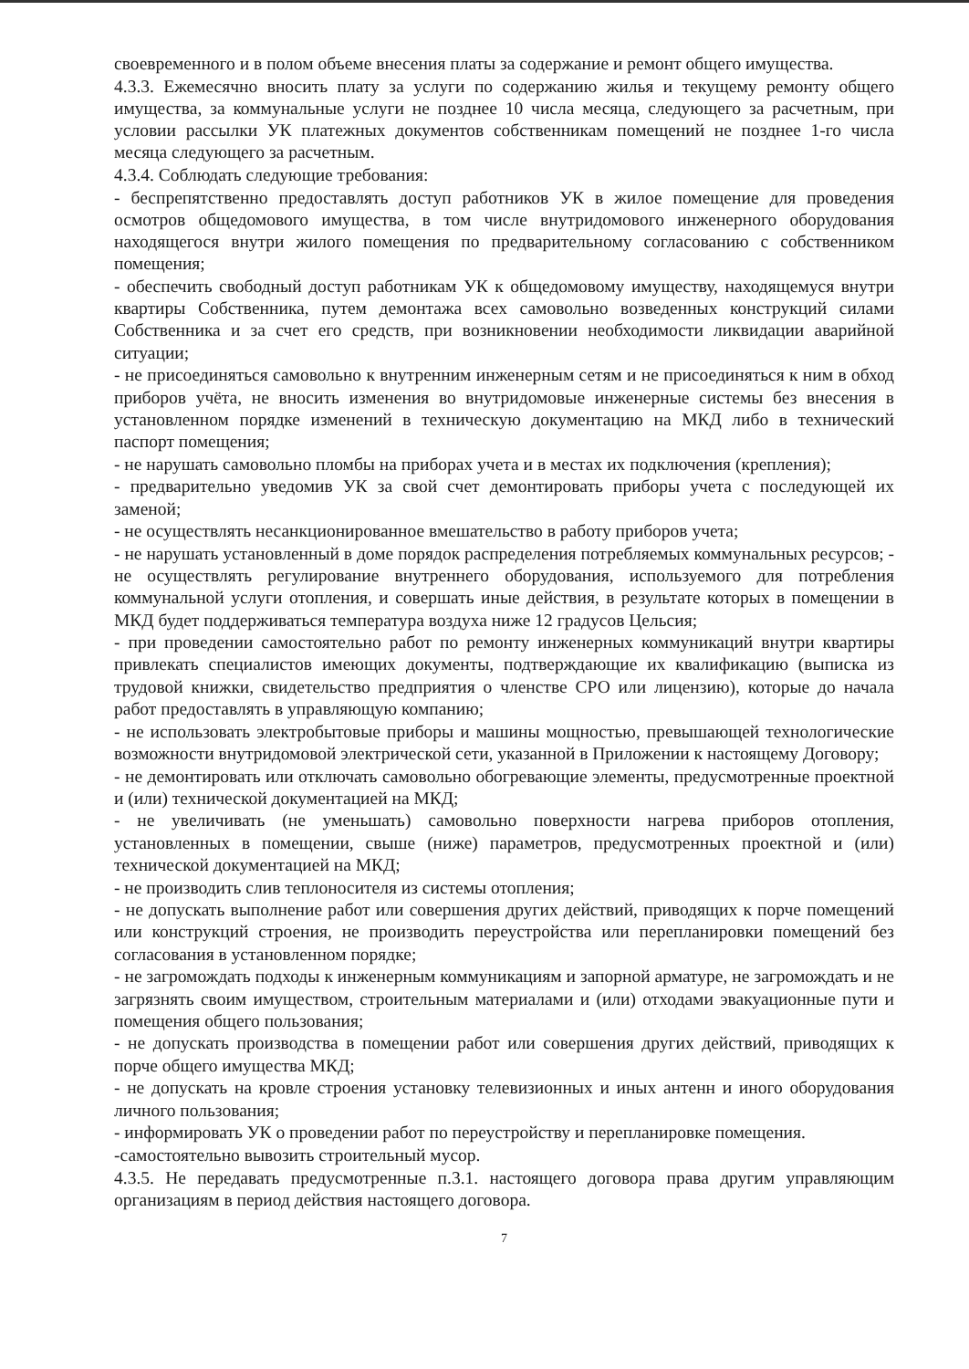своевременного и в полом объеме внесения платы за содержание и ремонт общего имущества.
4.3.3. Ежемесячно вносить плату за услуги по содержанию жилья и текущему ремонту общего имущества, за коммунальные услуги не позднее 10 числа месяца, следующего за расчетным, при условии рассылки УК платежных документов собственникам помещений не позднее 1-го числа месяца следующего за расчетным.
4.3.4. Соблюдать следующие требования:
- беспрепятственно предоставлять доступ работников УК в жилое помещение для проведения осмотров общедомового имущества, в том числе внутридомового инженерного оборудования находящегося внутри жилого помещения по предварительному согласованию с собственником помещения;
- обеспечить свободный доступ работникам УК к общедомовому имуществу, находящемуся внутри квартиры Собственника, путем демонтажа всех самовольно возведенных конструкций силами Собственника и за счет его средств, при возникновении необходимости ликвидации аварийной ситуации;
- не присоединяться самовольно к внутренним инженерным сетям и не присоединяться к ним в обход приборов учёта, не вносить изменения во внутридомовые инженерные системы без внесения в установленном порядке изменений в техническую документацию на МКД либо в технический паспорт помещения;
- не нарушать самовольно пломбы на приборах учета и в местах их подключения (крепления);
- предварительно уведомив УК за свой счет демонтировать приборы учета с последующей их заменой;
- не осуществлять несанкционированное вмешательство в работу приборов учета;
- не нарушать установленный в доме порядок распределения потребляемых коммунальных ресурсов; - не осуществлять регулирование внутреннего оборудования, используемого для потребления коммунальной услуги отопления, и совершать иные действия, в результате которых в помещении в МКД будет поддерживаться температура воздуха ниже 12 градусов Цельсия;
- при проведении самостоятельно работ по ремонту инженерных коммуникаций внутри квартиры привлекать специалистов имеющих документы, подтверждающие их квалификацию (выписка из трудовой книжки, свидетельство предприятия о членстве СРО или лицензию), которые до начала работ предоставлять в управляющую компанию;
- не использовать электробытовые приборы и машины мощностью, превышающей технологические возможности внутридомовой электрической сети, указанной в Приложении к настоящему Договору;
- не демонтировать или отключать самовольно обогревающие элементы, предусмотренные проектной и (или) технической документацией на МКД;
- не увеличивать (не уменьшать) самовольно поверхности нагрева приборов отопления, установленных в помещении, свыше (ниже) параметров, предусмотренных проектной и (или) технической документацией на МКД;
- не производить слив теплоносителя из системы отопления;
- не допускать выполнение работ или совершения других действий, приводящих к порче помещений или конструкций строения, не производить переустройства или перепланировки помещений без согласования в установленном порядке;
- не загромождать подходы к инженерным коммуникациям и запорной арматуре, не загромождать и не загрязнять своим имуществом, строительным материалами и (или) отходами эвакуационные пути и помещения общего пользования;
- не допускать производства в помещении работ или совершения других действий, приводящих к порче общего имущества МКД;
- не допускать на кровле строения установку телевизионных и иных антенн и иного оборудования личного пользования;
- информировать УК о проведении работ по переустройству и перепланировке помещения.
-самостоятельно вывозить строительный мусор.
4.3.5. Не передавать предусмотренные п.3.1. настоящего договора права другим управляющим организациям в период действия настоящего договора.
7